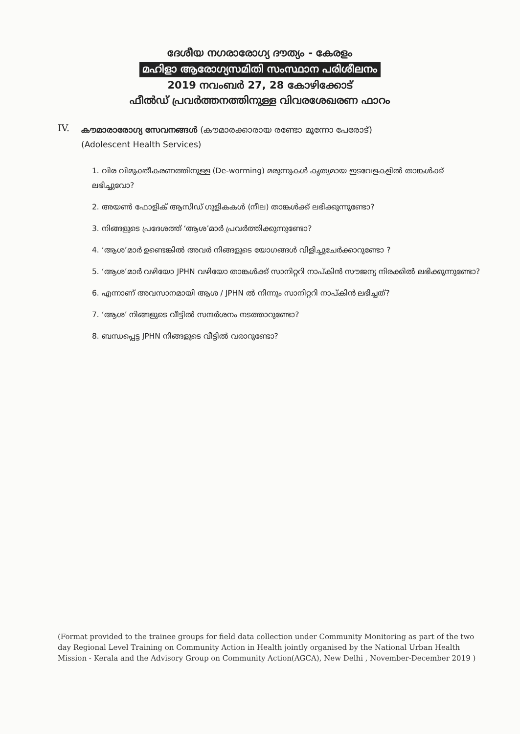ദേശീയ നഗരാരോഗ്യ ദൗത്യം - കേരളം
മഹിളാ ആരോഗ്യസമിതി സംസ്ഥാന പരിശീലനം
2019 നവംബർ 27, 28 കോഴിക്കോട്
ഫീൽഡ് പ്രവർത്തനത്തിനുള്ള വിവരശേഖരണ ഫാറം
IV.
കൗമാരാരോഗ്യ സേവനങ്ങൾ (കൗമാരക്കാരായ രണ്ടോ മൂന്നോ പേരോട്)
(Adolescent Health Services)
1. വിര വിമുക്തീകരണത്തിനുള്ള (De-worming) മരുന്നുകൾ കൃത്യമായ ഇടവേളകളിൽ താങ്കൾക്ക് ലഭിച്ചുവോ?
2. അയൺ ഫോളിക് ആസിഡ് ഗുളികകൾ (നീല) താങ്കൾക്ക് ലഭിക്കുന്നുണ്ടോ?
3. നിങ്ങളുടെ പ്രദേശത്ത് ‘ആശ’മാർ പ്രവർത്തിക്കുന്നുണ്ടോ?
4. ‘ആശ’മാർ ഉണ്ടെങ്കിൽ അവർ നിങ്ങളുടെ യോഗങ്ങൾ വിളിച്ചുചേർക്കാറുണ്ടോ ?
5. ‘ആശ’മാർ വഴിയോ JPHN വഴിയോ താങ്കൾക്ക് സാനിറ്ററി നാപ്കിൻ സൗജന്യ നിരക്കിൽ ലഭിക്കുന്നുണ്ടോ?
6. എന്നാണ് അവസാനമായി ആശ / JPHN ൽ നിന്നും സാനിറ്ററി നാപ്കിൻ ലഭിച്ചത്?
7. ‘ആശ’ നിങ്ങളുടെ വീട്ടിൽ സന്ദർശനം നടത്താറുണ്ടോ?
8. ബന്ധപ്പെട്ട JPHN നിങ്ങളുടെ വീട്ടിൽ വരാറുണ്ടോ?
(Format provided to the trainee groups for field data collection under Community Monitoring as part of the two day Regional Level Training on Community Action in Health jointly organised by the National Urban Health Mission - Kerala and the Advisory Group on Community Action(AGCA), New Delhi , November-December 2019 )